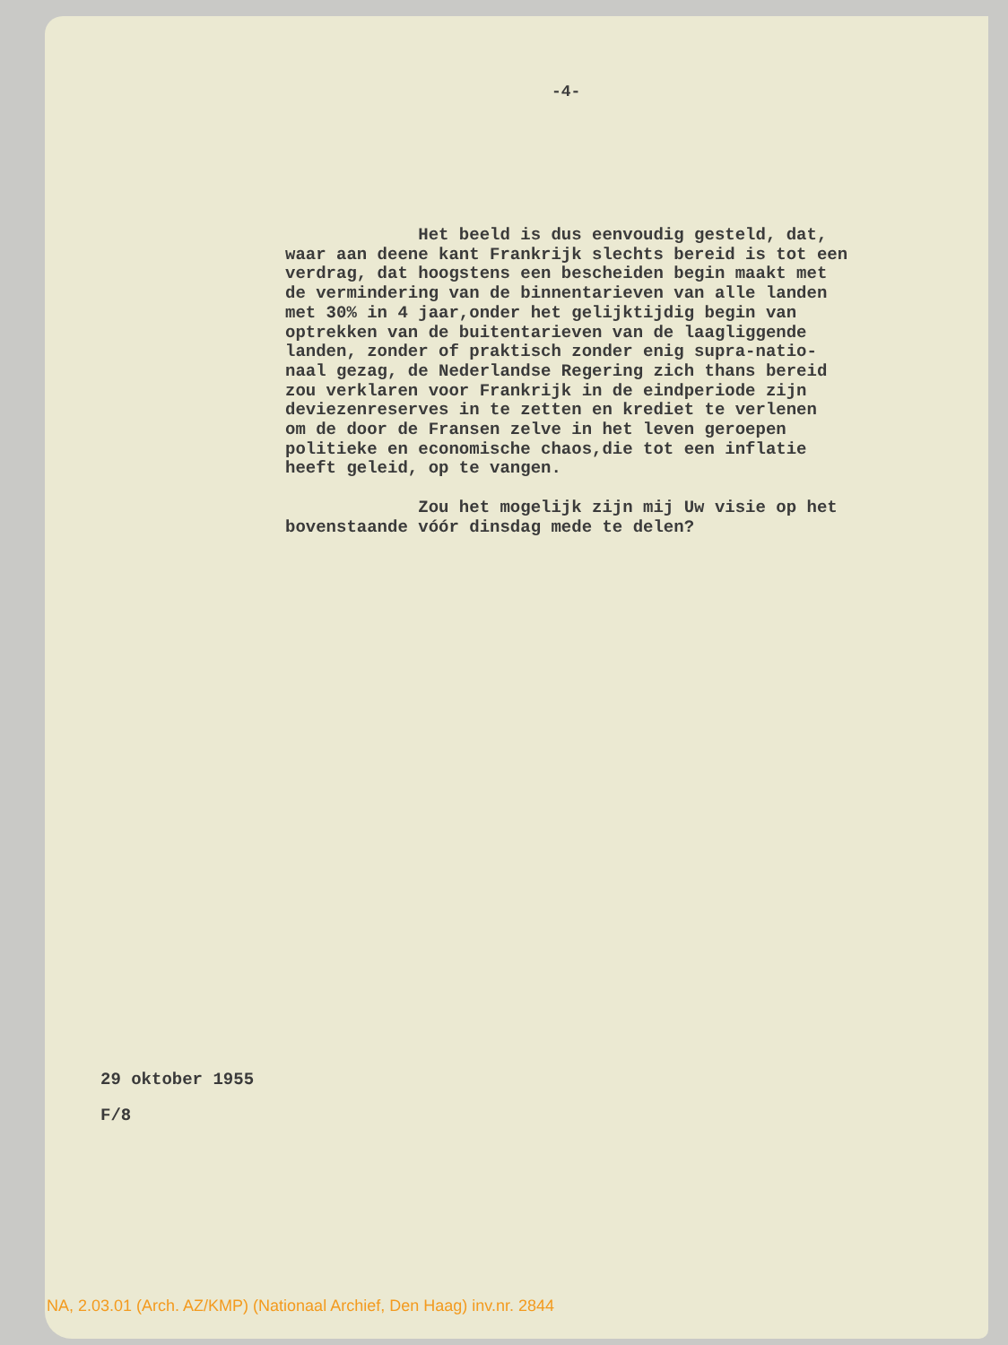-4-
Het beeld is dus eenvoudig gesteld, dat, waar aan deene kant Frankrijk slechts bereid is tot een verdrag, dat hoogstens een bescheiden begin maakt met de vermindering van de binnentarieven van alle landen met 30% in 4 jaar,onder het gelijktijdig begin van optrekken van de buitentarieven van de laagliggende landen, zonder of praktisch zonder enig supra-natio- naal gezag, de Nederlandse Regering zich thans bereid zou verklaren voor Frankrijk in de eindperiode zijn deviezenreserves in te zetten en krediet te verlenen om de door de Fransen zelve in het leven geroepen politieke en economische chaos,die tot een inflatie heeft geleid, op te vangen. Zou het mogelijk zijn mij Uw visie op het bovenstaande vóór dinsdag mede te delen?
29 oktober 1955
F/8
NA, 2.03.01 (Arch. AZ/KMP) (Nationaal Archief, Den Haag) inv.nr. 2844